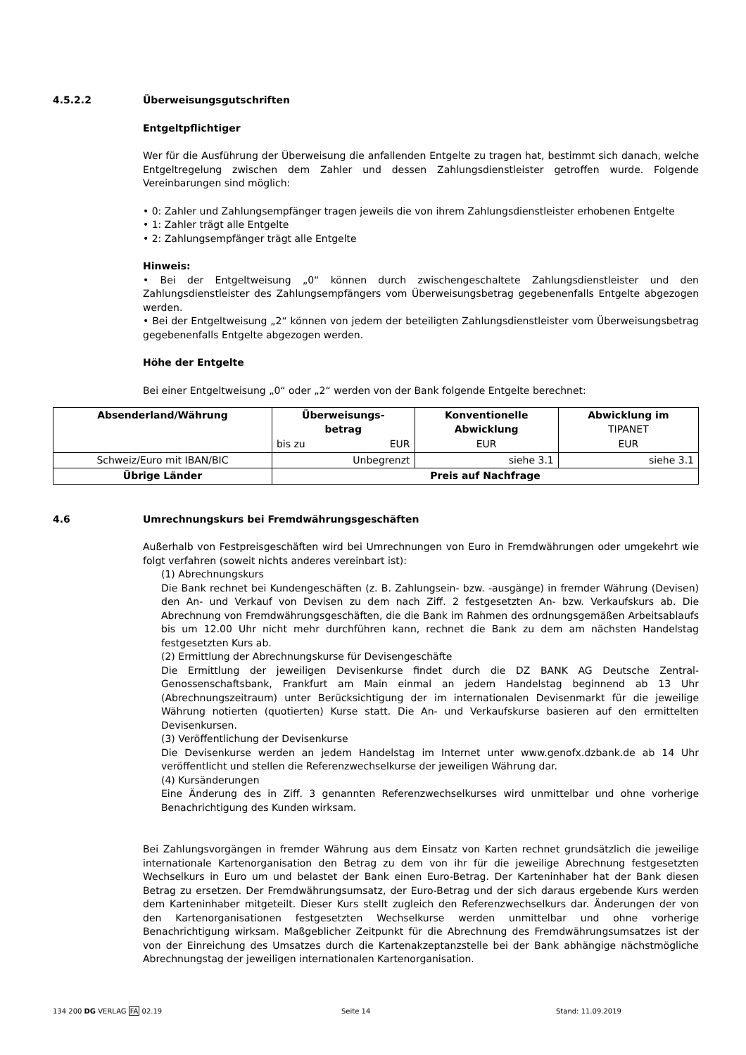4.5.2.2 Überweisungsgutschriften
Entgeltpflichtiger
Wer für die Ausführung der Überweisung die anfallenden Entgelte zu tragen hat, bestimmt sich danach, welche Entgeltregelung zwischen dem Zahler und dessen Zahlungsdienstleister getroffen wurde. Folgende Vereinbarungen sind möglich:
• 0: Zahler und Zahlungsempfänger tragen jeweils die von ihrem Zahlungsdienstleister erhobenen Entgelte
• 1: Zahler trägt alle Entgelte
• 2: Zahlungsempfänger trägt alle Entgelte
Hinweis:
• Bei der Entgeltweisung „0“ können durch zwischengeschaltete Zahlungsdienstleister und den Zahlungsdienstleister des Zahlungsempfängers vom Überweisungsbetrag gegebenenfalls Entgelte abgezogen werden.
• Bei der Entgeltweisung „2“ können von jedem der beteiligten Zahlungsdienstleister vom Überweisungsbetrag gegebenenfalls Entgelte abgezogen werden.
Höhe der Entgelte
Bei einer Entgeltweisung „0“ oder „2“ werden von der Bank folgende Entgelte berechnet:
| Absenderland/Währung | Überweisungs- betrag | | Konventionelle Abwicklung | Abwicklung im TIPANET |
| --- | --- | --- | --- | --- |
| | bis zu | EUR | EUR | EUR |
| Schweiz/Euro mit IBAN/BIC | Unbegrenzt | | siehe 3.1 | siehe 3.1 |
| Übrige Länder | Preis auf Nachfrage | | | |
4.6 Umrechnungskurs bei Fremdwährungsgeschäften
Außerhalb von Festpreisgeschäften wird bei Umrechnungen von Euro in Fremdwährungen oder umgekehrt wie folgt verfahren (soweit nichts anderes vereinbart ist):
(1) Abrechnungskurs
Die Bank rechnet bei Kundengeschäften (z. B. Zahlungsein- bzw. -ausgänge) in fremder Währung (Devisen) den An- und Verkauf von Devisen zu dem nach Ziff. 2 festgesetzten An- bzw. Verkaufskurs ab. Die Abrechnung von Fremdwährungsgeschäften, die die Bank im Rahmen des ordnungsgemäßen Arbeitsablaufs bis um 12.00 Uhr nicht mehr durchführen kann, rechnet die Bank zu dem am nächsten Handelstag festgesetzten Kurs ab.
(2) Ermittlung der Abrechnungskurse für Devisengeschäfte
Die Ermittlung der jeweiligen Devisenkurse findet durch die DZ BANK AG Deutsche Zentral-Genossenschaftsbank, Frankfurt am Main einmal an jedem Handelstag beginnend ab 13 Uhr (Abrechnungszeitraum) unter Berücksichtigung der im internationalen Devisenmarkt für die jeweilige Währung notierten (quotierten) Kurse statt. Die An- und Verkaufskurse basieren auf den ermittelten Devisenkursen.
(3) Veröffentlichung der Devisenkurse
Die Devisenkurse werden an jedem Handelstag im Internet unter www.genofx.dzbank.de ab 14 Uhr veröffentlicht und stellen die Referenzwechselkurse der jeweiligen Währung dar.
(4) Kursänderungen
Eine Änderung des in Ziff. 3 genannten Referenzwechselkurses wird unmittelbar und ohne vorherige Benachrichtigung des Kunden wirksam.
Bei Zahlungsvorgängen in fremder Währung aus dem Einsatz von Karten rechnet grundsätzlich die jeweilige internationale Kartenorganisation den Betrag zu dem von ihr für die jeweilige Abrechnung festgesetzten Wechselkurs in Euro um und belastet der Bank einen Euro-Betrag. Der Karteninhaber hat der Bank diesen Betrag zu ersetzen. Der Fremdwährungsumsatz, der Euro-Betrag und der sich daraus ergebende Kurs werden dem Karteninhaber mitgeteilt. Dieser Kurs stellt zugleich den Referenzwechselkurs dar. Änderungen der von den Kartenorganisationen festgesetzten Wechselkurse werden unmittelbar und ohne vorherige Benachrichtigung wirksam. Maßgeblicher Zeitpunkt für die Abrechnung des Fremdwährungsumsatzes ist der von der Einreichung des Umsatzes durch die Kartenakzeptanzstelle bei der Bank abhängige nächstmögliche Abrechnungstag der jeweiligen internationalen Kartenorganisation.
134 200 DG VERLAG FA 02.19 Seite 14 Stand: 11.09.2019